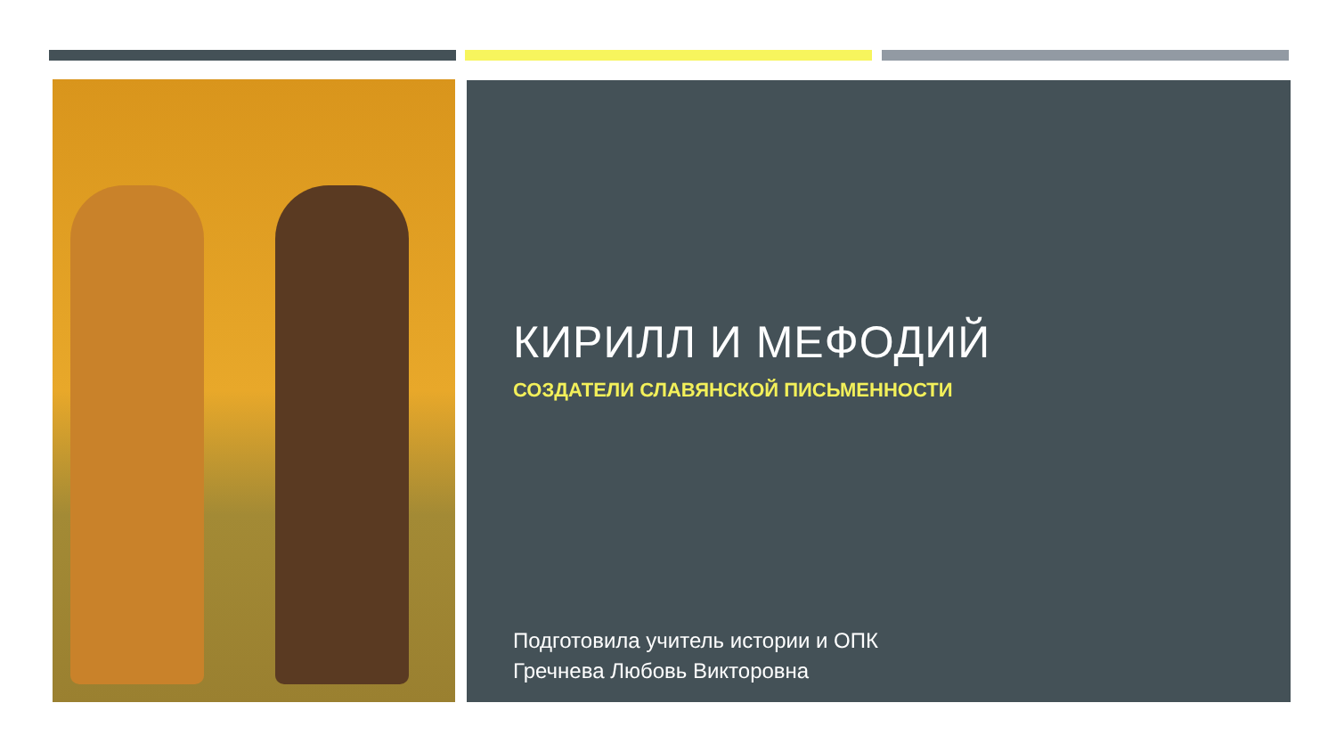КИРИЛЛ И МЕФОДИЙ
СОЗДАТЕЛИ СЛАВЯНСКОЙ ПИСЬМЕННОСТИ
Подготовила учитель истории и ОПК
Гречнева Любовь Викторовна